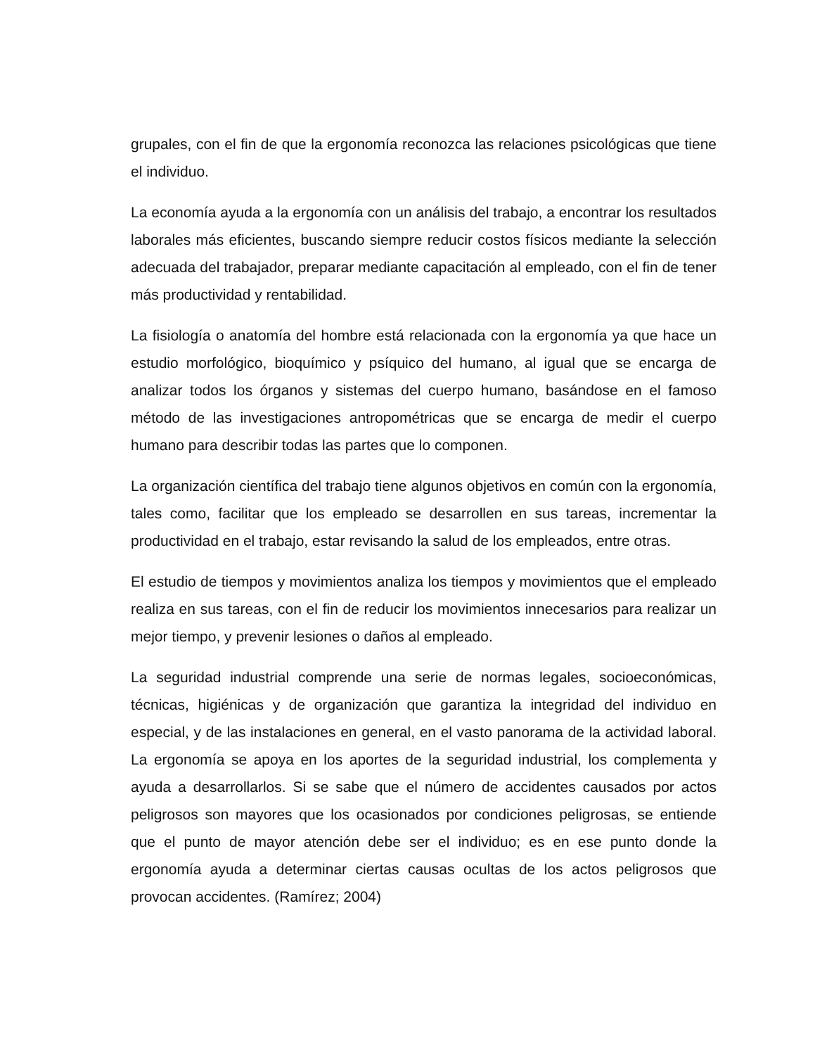grupales, con el fin de que la ergonomía reconozca las relaciones psicológicas que tiene el individuo.
La economía ayuda a la ergonomía con un análisis del trabajo, a encontrar los resultados laborales más eficientes, buscando siempre reducir costos físicos mediante la selección adecuada del trabajador, preparar mediante capacitación al empleado, con el fin de tener más productividad y rentabilidad.
La fisiología o anatomía del hombre está relacionada con la ergonomía ya que hace un estudio morfológico, bioquímico y psíquico del humano, al igual que se encarga de analizar todos los órganos y sistemas del cuerpo humano, basándose en el famoso método de las investigaciones antropométricas que se encarga de medir el cuerpo humano para describir todas las partes que lo componen.
La organización científica del trabajo tiene algunos objetivos en común con la ergonomía, tales como, facilitar que los empleado se desarrollen en sus tareas, incrementar la productividad en el trabajo, estar revisando la salud de los empleados, entre otras.
El estudio de tiempos y movimientos analiza los tiempos y movimientos que el empleado realiza en sus tareas, con el fin de reducir los movimientos innecesarios para realizar un mejor tiempo, y prevenir lesiones o daños al empleado.
La seguridad industrial comprende una serie de normas legales, socioeconómicas, técnicas, higiénicas y de organización que garantiza la integridad del individuo en especial, y de las instalaciones en general, en el vasto panorama de la actividad laboral. La ergonomía se apoya en los aportes de la seguridad industrial, los complementa y ayuda a desarrollarlos. Si se sabe que el número de accidentes causados por actos peligrosos son mayores que los ocasionados por condiciones peligrosas, se entiende que el punto de mayor atención debe ser el individuo; es en ese punto donde la ergonomía ayuda a determinar ciertas causas ocultas de los actos peligrosos que provocan accidentes. (Ramírez; 2004)